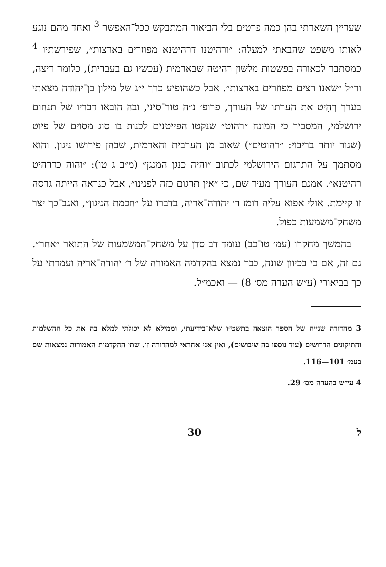שעדיין השארתי בהן כמה פרטים בלי הביאור המתבקש ככל־האפשר <sup>3</sup> ואחד מהם נוגע לאותו משפט שהבאתי למעלה: ״ורהיטנו דרהיטנא מפוזרים בארצות״, שפירשתיו <sup>4</sup> כמסתבר לכאורה בפשטות מלשון רהיטה שבארמית (עכשיו גם בעברית), כלומר ריצה, ור״ל ״שאנו רצים מפוזרים בארצות״. אבל כשהופיע כרך י״ג של מילון בן־יהודה מצאתי בערך רְהִיט את הערתו של העורך, פרופ׳ נ״ה טור־סיני, ובה הובאו דבריו של תנחום ירושלמי, המסביר כי המונח ״רהוט״ שנקטו הפייטנים לכנות בו סוג מסוים של פיוט (שגור יותר בריבוי: ״רהוטים״) שאוב מן הערבית והארמית, שבהן פירושו ניגון. והוא מסתמך על התרגום הירושלמי לכתוב ״והיה כנגן המנגן״ (מ״ב ג טו): ״והוה כדרהיט רהיטנא״. אמנם העורך מעיר שם, כי ״אין תרגום כזה לפנינו״, אבל כנראה הייתה גרסה זו קיימת. אולי אפוא עליה רומז ר׳ יהודה־אריה, בדברו על ״חכמת הניגון״, ואגב־כך יצר משחק־משמעות כפול.
בהמשך מחקרו (עמ׳ טו־כב) עומד דב סדן על משחק־המשמעות של התואר ״אחר״. גם זה, אם כי בכיוון שונה, כבר נמצא בהקדמה האמורה של ר׳ יהודה־אריה ועמדתי על כך בביאורי (ע״ש הערה מס׳ 8) — ואכמ״ל.
3 מהדורה שנייה של הספר הוצאה בתשט״ו שלא־בידיעתי, וממילא לא יכולתי למלא בה את כל ההשלמות והתיקונים הדרושים (עוד נוספו בה שיבושים), ואין אני אחראי למהדורה זו. שתי ההקדמות האמורות נמצאות שם בעמ׳ 101—116.
4 עי״ש בהערה מס׳ 29.
ל 30